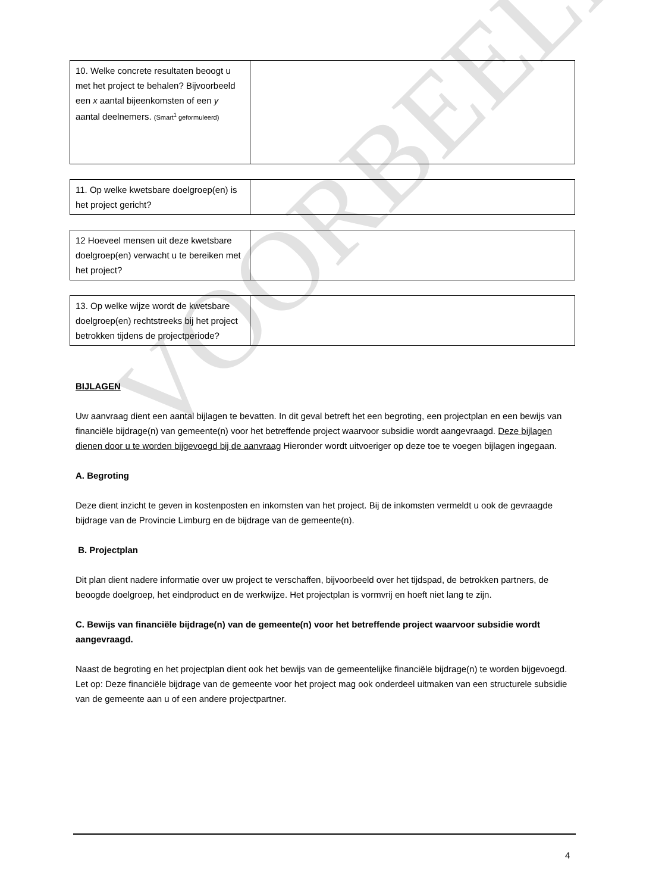VOORBEELD
| 10. Welke concrete resultaten beoogt u met het project te behalen? Bijvoorbeeld een x aantal bijeenkomsten of een y aantal deelnemers. (Smart<sup>1</sup> geformuleerd) | |
| 11. Op welke kwetsbare doelgroep(en) is het project gericht? | |
| 12 Hoeveel mensen uit deze kwetsbare doelgroep(en) verwacht u te bereiken met het project? | |
| 13. Op welke wijze wordt de kwetsbare doelgroep(en) rechtstreeks bij het project betrokken tijdens de projectperiode? | |
BIJLAGEN
Uw aanvraag dient een aantal bijlagen te bevatten. In dit geval betreft het een begroting, een projectplan en een bewijs van financiële bijdrage(n) van gemeente(n) voor het betreffende project waarvoor subsidie wordt aangevraagd. Deze bijlagen dienen door u te worden bijgevoegd bij de aanvraag Hieronder wordt uitvoeriger op deze toe te voegen bijlagen ingegaan.
A. Begroting
Deze dient inzicht te geven in kostenposten en inkomsten van het project. Bij de inkomsten vermeldt u ook de gevraagde bijdrage van de Provincie Limburg en de bijdrage van de gemeente(n).
B. Projectplan
Dit plan dient nadere informatie over uw project te verschaffen, bijvoorbeeld over het tijdspad, de betrokken partners, de beoogde doelgroep, het eindproduct en de werkwijze. Het projectplan is vormvrij en hoeft niet lang te zijn.
C. Bewijs van financiële bijdrage(n) van de gemeente(n) voor het betreffende project waarvoor subsidie wordt aangevraagd.
Naast de begroting en het projectplan dient ook het bewijs van de gemeentelijke financiële bijdrage(n) te worden bijgevoegd. Let op: Deze financiële bijdrage van de gemeente voor het project mag ook onderdeel uitmaken van een structurele subsidie van de gemeente aan u of een andere projectpartner.
4